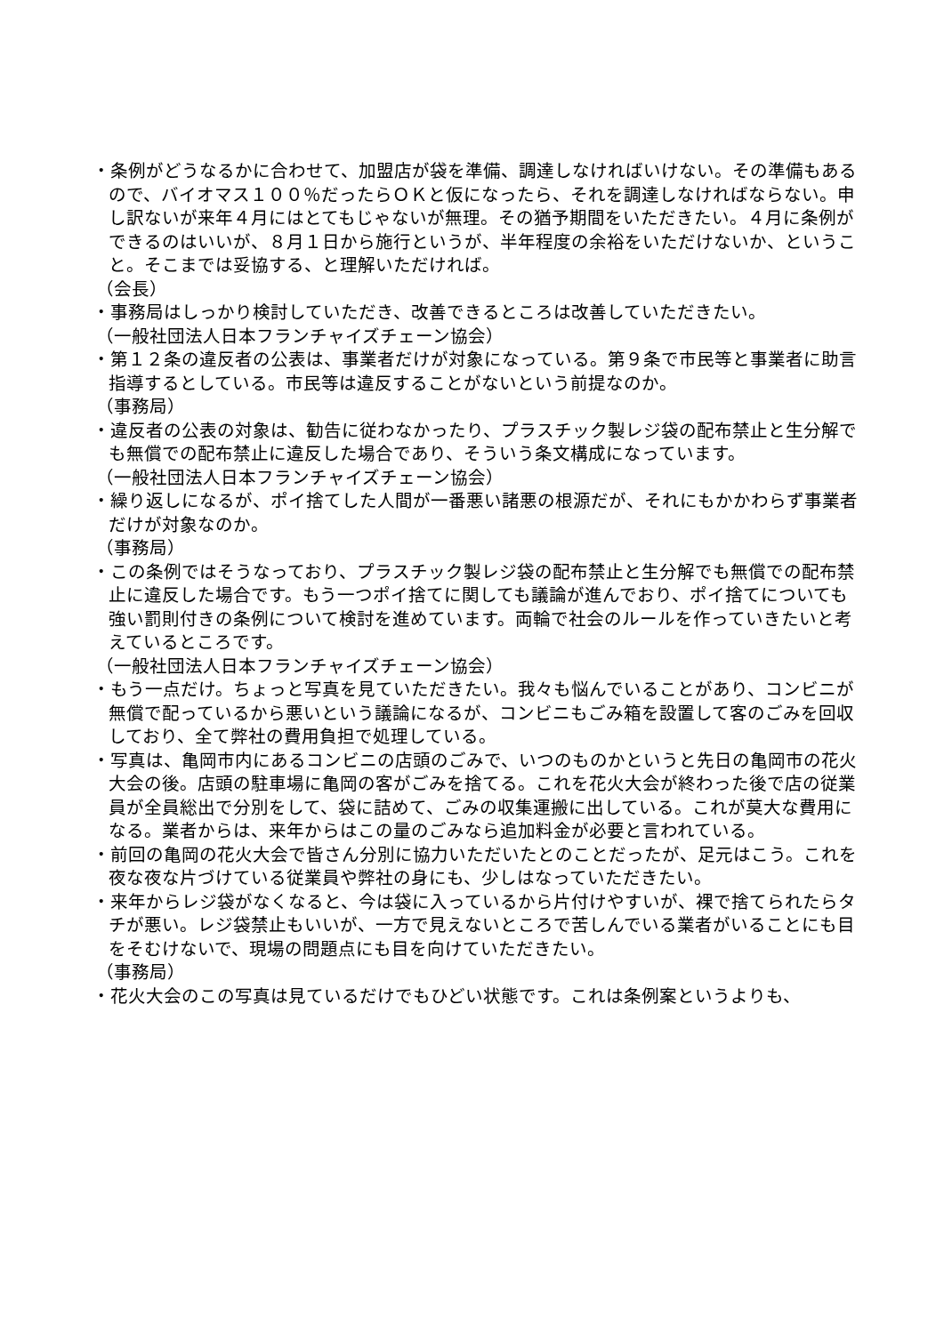・条例がどうなるかに合わせて、加盟店が袋を準備、調達しなければいけない。その準備もあるので、バイオマス１００％だったらＯＫと仮になったら、それを調達しなければならない。申し訳ないが来年４月にはとてもじゃないが無理。その猶予期間をいただきたい。４月に条例ができるのはいいが、８月１日から施行というが、半年程度の余裕をいただけないか、ということ。そこまでは妥協する、と理解いただければ。
（会長）
・事務局はしっかり検討していただき、改善できるところは改善していただきたい。
（一般社団法人日本フランチャイズチェーン協会）
・第１２条の違反者の公表は、事業者だけが対象になっている。第９条で市民等と事業者に助言指導するとしている。市民等は違反することがないという前提なのか。
（事務局）
・違反者の公表の対象は、勧告に従わなかったり、プラスチック製レジ袋の配布禁止と生分解でも無償での配布禁止に違反した場合であり、そういう条文構成になっています。
（一般社団法人日本フランチャイズチェーン協会）
・繰り返しになるが、ポイ捨てした人間が一番悪い諸悪の根源だが、それにもかかわらず事業者だけが対象なのか。
（事務局）
・この条例ではそうなっており、プラスチック製レジ袋の配布禁止と生分解でも無償での配布禁止に違反した場合です。もう一つポイ捨てに関しても議論が進んでおり、ポイ捨てについても強い罰則付きの条例について検討を進めています。両輪で社会のルールを作っていきたいと考えているところです。
（一般社団法人日本フランチャイズチェーン協会）
・もう一点だけ。ちょっと写真を見ていただきたい。我々も悩んでいることがあり、コンビニが無償で配っているから悪いという議論になるが、コンビニもごみ箱を設置して客のごみを回収しており、全て弊社の費用負担で処理している。
・写真は、亀岡市内にあるコンビニの店頭のごみで、いつのものかというと先日の亀岡市の花火大会の後。店頭の駐車場に亀岡の客がごみを捨てる。これを花火大会が終わった後で店の従業員が全員総出で分別をして、袋に詰めて、ごみの収集運搬に出している。これが莫大な費用になる。業者からは、来年からはこの量のごみなら追加料金が必要と言われている。
・前回の亀岡の花火大会で皆さん分別に協力いただいたとのことだったが、足元はこう。これを夜な夜な片づけている従業員や弊社の身にも、少しはなっていただきたい。
・来年からレジ袋がなくなると、今は袋に入っているから片付けやすいが、裸で捨てられたらタチが悪い。レジ袋禁止もいいが、一方で見えないところで苦しんでいる業者がいることにも目をそむけないで、現場の問題点にも目を向けていただきたい。
（事務局）
・花火大会のこの写真は見ているだけでもひどい状態です。これは条例案というよりも、